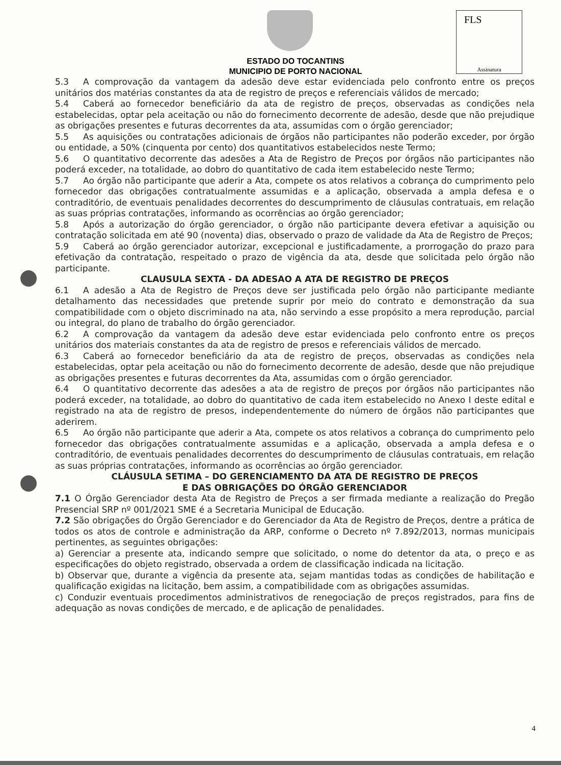ESTADO DO TOCANTINS
MUNICIPIO DE PORTO NACIONAL
FLS
Assinatura
5.3 A comprovação da vantagem da adesão deve estar evidenciada pelo confronto entre os preços unitários dos matérias constantes da ata de registro de preços e referenciais válidos de mercado;
5.4 Caberá ao fornecedor beneficiário da ata de registro de preços, observadas as condições nela estabelecidas, optar pela aceitação ou não do fornecimento decorrente de adesão, desde que não prejudique as obrigações presentes e futuras decorrentes da ata, assumidas com o órgão gerenciador;
5.5 As aquisições ou contratações adicionais de órgãos não participantes não poderão exceder, por órgão ou entidade, a 50% (cinquenta por cento) dos quantitativos estabelecidos neste Termo;
5.6 O quantitativo decorrente das adesões a Ata de Registro de Preços por órgãos não participantes não poderá exceder, na totalidade, ao dobro do quantitativo de cada item estabelecido neste Termo;
5.7 Ao órgão não participante que aderir a Ata, compete os atos relativos a cobrança do cumprimento pelo fornecedor das obrigações contratualmente assumidas e a aplicação, observada a ampla defesa e o contraditório, de eventuais penalidades decorrentes do descumprimento de cláusulas contratuais, em relação as suas próprias contratações, informando as ocorrências ao órgão gerenciador;
5.8 Após a autorização do órgão gerenciador, o órgão não participante devera efetivar a aquisição ou contratação solicitada em até 90 (noventa) dias, observado o prazo de validade da Ata de Registro de Preços;
5.9 Caberá ao órgão gerenciador autorizar, excepcional e justificadamente, a prorrogação do prazo para efetivação da contratação, respeitado o prazo de vigência da ata, desde que solicitada pelo órgão não participante.
CLAUSULA SEXTA - DA ADESAO A ATA DE REGISTRO DE PREÇOS
6.1 A adesão a Ata de Registro de Preços deve ser justificada pelo órgão não participante mediante detalhamento das necessidades que pretende suprir por meio do contrato e demonstração da sua compatibilidade com o objeto discriminado na ata, não servindo a esse propósito a mera reprodução, parcial ou integral, do plano de trabalho do órgão gerenciador.
6.2 A comprovação da vantagem da adesão deve estar evidenciada pelo confronto entre os preços unitários dos materiais constantes da ata de registro de presos e referenciais válidos de mercado.
6.3 Caberá ao fornecedor beneficiário da ata de registro de preços, observadas as condições nela estabelecidas, optar pela aceitação ou não do fornecimento decorrente de adesão, desde que não prejudique as obrigações presentes e futuras decorrentes da Ata, assumidas com o órgão gerenciador.
6.4 O quantitativo decorrente das adesões a ata de registro de preços por órgãos não participantes não poderá exceder, na totalidade, ao dobro do quantitativo de cada item estabelecido no Anexo I deste edital e registrado na ata de registro de presos, independentemente do número de órgãos não participantes que aderirem.
6.5 Ao órgão não participante que aderir a Ata, compete os atos relativos a cobrança do cumprimento pelo fornecedor das obrigações contratualmente assumidas e a aplicação, observada a ampla defesa e o contraditório, de eventuais penalidades decorrentes do descumprimento de cláusulas contratuais, em relação as suas próprias contratações, informando as ocorrências ao órgão gerenciador.
CLÁUSULA SETIMA – DO GERENCIAMENTO DA ATA DE REGISTRO DE PREÇOS
E DAS OBRIGAÇÕES DO ÓRGÃO GERENCIADOR
7.1 O Órgão Gerenciador desta Ata de Registro de Preços a ser firmada mediante a realização do Pregão Presencial SRP nº 001/2021 SME é a Secretaria Municipal de Educação.
7.2 São obrigações do Órgão Gerenciador e do Gerenciador da Ata de Registro de Preços, dentre a prática de todos os atos de controle e administração da ARP, conforme o Decreto nº 7.892/2013, normas municipais pertinentes, as seguintes obrigações:
a) Gerenciar a presente ata, indicando sempre que solicitado, o nome do detentor da ata, o preço e as especificações do objeto registrado, observada a ordem de classificação indicada na licitação.
b) Observar que, durante a vigência da presente ata, sejam mantidas todas as condições de habilitação e qualificação exigidas na licitação, bem assim, a compatibilidade com as obrigações assumidas.
c) Conduzir eventuais procedimentos administrativos de renegociação de preços registrados, para fins de adequação as novas condições de mercado, e de aplicação de penalidades.
4